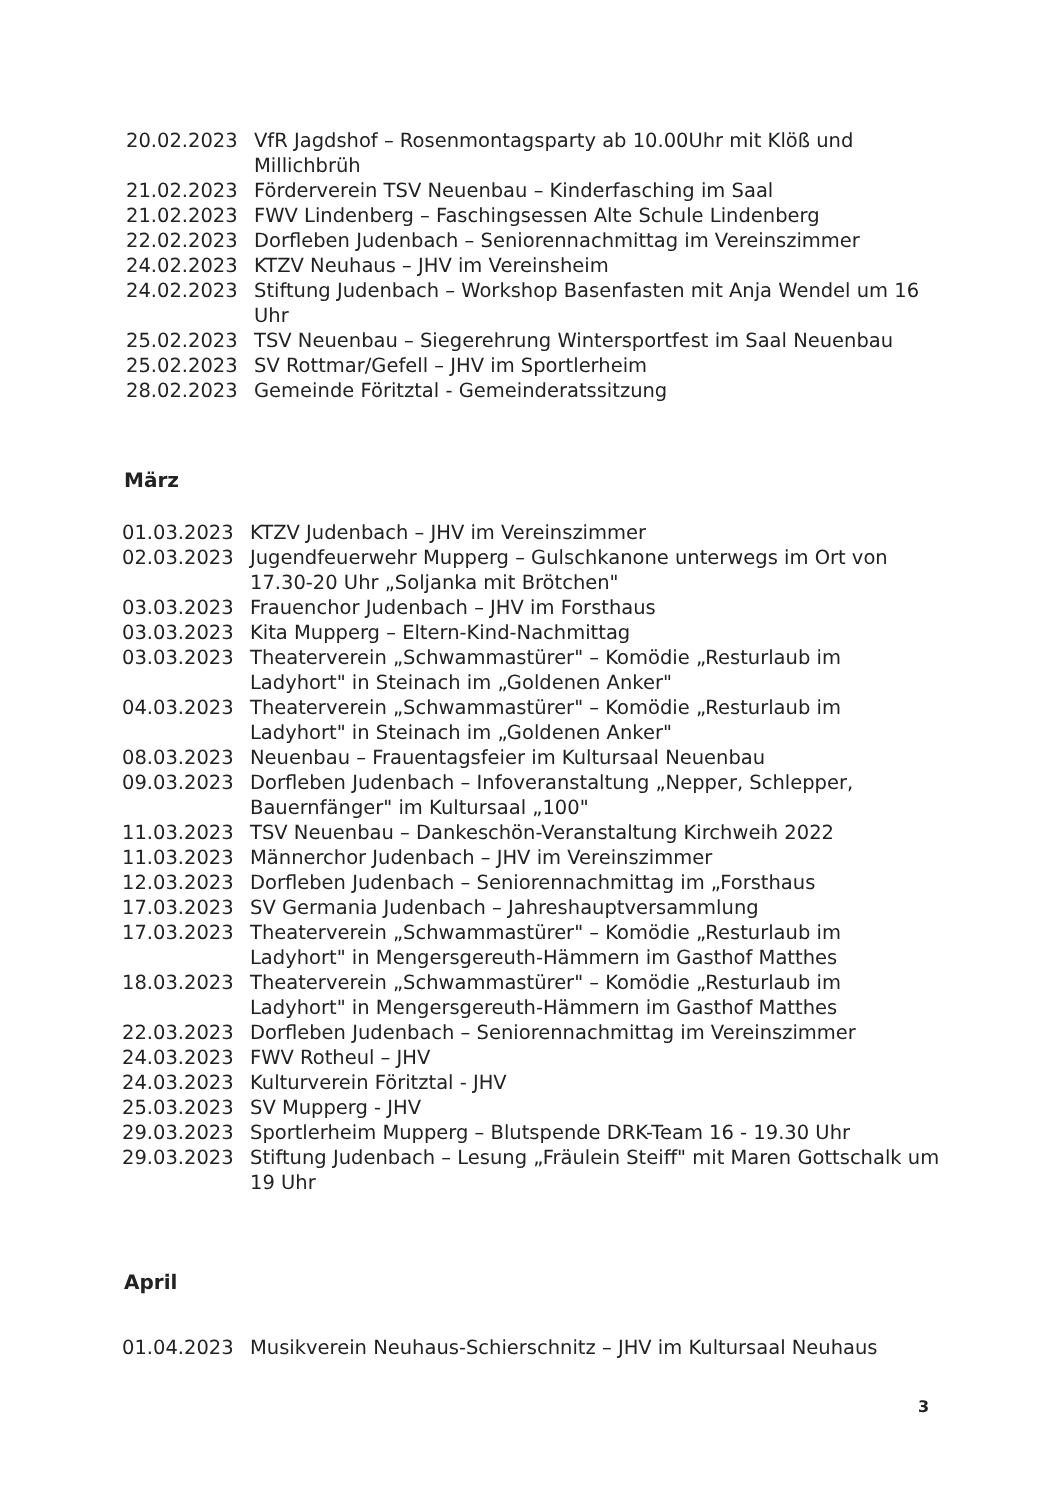20.02.2023 VfR Jagdshof – Rosenmontagsparty ab 10.00Uhr mit Klöß und Millichbrüh
21.02.2023 Förderverein TSV Neuenbau – Kinderfasching im Saal
21.02.2023 FWV Lindenberg – Faschingsessen Alte Schule Lindenberg
22.02.2023 Dorfleben Judenbach – Seniorennachmittag im Vereinszimmer
24.02.2023 KTZV Neuhaus – JHV im Vereinsheim
24.02.2023 Stiftung Judenbach – Workshop Basenfasten mit Anja Wendel um 16 Uhr
25.02.2023 TSV Neuenbau – Siegerehrung Wintersportfest im Saal Neuenbau
25.02.2023 SV Rottmar/Gefell – JHV im Sportlerheim
28.02.2023 Gemeinde Föritztal - Gemeinderatssitzung
März
01.03.2023 KTZV Judenbach – JHV im Vereinszimmer
02.03.2023 Jugendfeuerwehr Mupperg – Gulschkanone unterwegs im Ort von 17.30-20 Uhr „Soljanka mit Brötchen"
03.03.2023 Frauenchor Judenbach – JHV im Forsthaus
03.03.2023 Kita Mupperg – Eltern-Kind-Nachmittag
03.03.2023 Theaterverein „Schwammastürer" – Komödie „Resturlaub im Ladyhort" in Steinach im „Goldenen Anker"
04.03.2023 Theaterverein „Schwammastürer" – Komödie „Resturlaub im Ladyhort" in Steinach im „Goldenen Anker"
08.03.2023 Neuenbau – Frauentagsfeier im Kultursaal Neuenbau
09.03.2023 Dorfleben Judenbach – Infoveranstaltung „Nepper, Schlepper, Bauernfänger" im Kultursaal „100"
11.03.2023 TSV Neuenbau – Dankeschön-Veranstaltung Kirchweih 2022
11.03.2023 Männerchor Judenbach – JHV im Vereinszimmer
12.03.2023 Dorfleben Judenbach – Seniorennachmittag im „Forsthaus
17.03.2023 SV Germania Judenbach – Jahreshauptversammlung
17.03.2023 Theaterverein „Schwammastürer" – Komödie „Resturlaub im Ladyhort" in Mengersgereuth-Hämmern im Gasthof Matthes
18.03.2023 Theaterverein „Schwammastürer" – Komödie „Resturlaub im Ladyhort" in Mengersgereuth-Hämmern im Gasthof Matthes
22.03.2023 Dorfleben Judenbach – Seniorennachmittag im Vereinszimmer
24.03.2023 FWV Rotheul – JHV
24.03.2023 Kulturverein Föritztal - JHV
25.03.2023 SV Mupperg - JHV
29.03.2023 Sportlerheim Mupperg – Blutspende DRK-Team 16 - 19.30 Uhr
29.03.2023 Stiftung Judenbach – Lesung „Fräulein Steiff" mit Maren Gottschalk um 19 Uhr
April
01.04.2023 Musikverein Neuhaus-Schierschnitz – JHV im Kultursaal Neuhaus
3